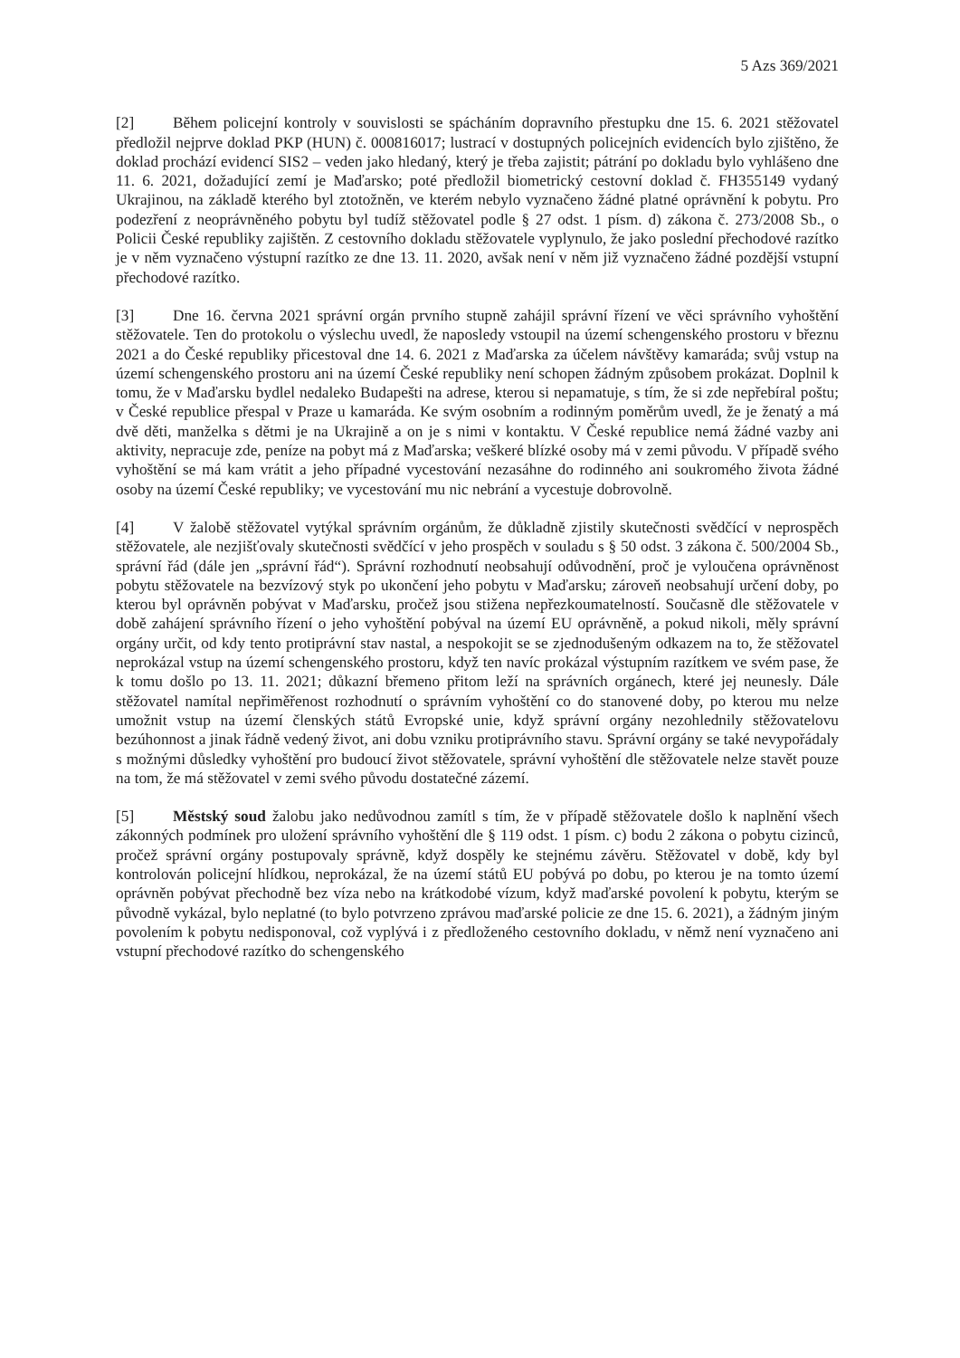5 Azs 369/2021
[2] Během policejní kontroly v souvislosti se spácháním dopravního přestupku dne 15. 6. 2021 stěžovatel předložil nejprve doklad PKP (HUN) č. 000816017; lustrací v dostupných policejních evidencích bylo zjištěno, že doklad prochází evidencí SIS2 – veden jako hledaný, který je třeba zajistit; pátrání po dokladu bylo vyhlášeno dne 11. 6. 2021, dožadující zemí je Maďarsko; poté předložil biometrický cestovní doklad č. FH355149 vydaný Ukrajinou, na základě kterého byl ztotožněn, ve kterém nebylo vyznačeno žádné platné oprávnění k pobytu. Pro podezření z neoprávněného pobytu byl tudíž stěžovatel podle § 27 odst. 1 písm. d) zákona č. 273/2008 Sb., o Policii České republiky zajištěn. Z cestovního dokladu stěžovatele vyplynulo, že jako poslední přechodové razítko je v něm vyznačeno výstupní razítko ze dne 13. 11. 2020, avšak není v něm již vyznačeno žádné pozdější vstupní přechodové razítko.
[3] Dne 16. června 2021 správní orgán prvního stupně zahájil správní řízení ve věci správního vyhoštění stěžovatele. Ten do protokolu o výslechu uvedl, že naposledy vstoupil na území schengenského prostoru v březnu 2021 a do České republiky přicestoval dne 14. 6. 2021 z Maďarska za účelem návštěvy kamaráda; svůj vstup na území schengenského prostoru ani na území České republiky není schopen žádným způsobem prokázat. Doplnil k tomu, že v Maďarsku bydlel nedaleko Budapešti na adrese, kterou si nepamatuje, s tím, že si zde nepřebíral poštu; v České republice přespal v Praze u kamaráda. Ke svým osobním a rodinným poměrům uvedl, že je ženatý a má dvě děti, manželka s dětmi je na Ukrajině a on je s nimi v kontaktu. V České republice nemá žádné vazby ani aktivity, nepracuje zde, peníze na pobyt má z Maďarska; veškeré blízké osoby má v zemi původu. V případě svého vyhoštění se má kam vrátit a jeho případné vycestování nezasáhne do rodinného ani soukromého života žádné osoby na území České republiky; ve vycestování mu nic nebrání a vycestuje dobrovolně.
[4] V žalobě stěžovatel vytýkal správním orgánům, že důkladně zjistily skutečnosti svědčící v neprospěch stěžovatele, ale nezjišťovaly skutečnosti svědčící v jeho prospěch v souladu s § 50 odst. 3 zákona č. 500/2004 Sb., správní řád (dále jen „správní řád“). Správní rozhodnutí neobsahují odůvodnění, proč je vyloučena oprávněnost pobytu stěžovatele na bezvízový styk po ukončení jeho pobytu v Maďarsku; zároveň neobsahují určení doby, po kterou byl oprávněn pobývat v Maďarsku, pročež jsou stižena nepřezkoumatelností. Současně dle stěžovatele v době zahájení správního řízení o jeho vyhoštění pobýval na území EU oprávněně, a pokud nikoli, měly správní orgány určit, od kdy tento protiprávní stav nastal, a nespokojit se se zjednodušeným odkazem na to, že stěžovatel neprokázal vstup na území schengenského prostoru, když ten navíc prokázal výstupním razítkem ve svém pase, že k tomu došlo po 13. 11. 2021; důkazní břemeno přitom leží na správních orgánech, které jej neunesly. Dále stěžovatel namítal nepřiměřenost rozhodnutí o správním vyhoštění co do stanovené doby, po kterou mu nelze umožnit vstup na území členských států Evropské unie, když správní orgány nezohlednily stěžovatelovu bezúhonnost a jinak řádně vedený život, ani dobu vzniku protiprávního stavu. Správní orgány se také nevypořádaly s možnými důsledky vyhoštění pro budoucí život stěžovatele, správní vyhoštění dle stěžovatele nelze stavět pouze na tom, že má stěžovatel v zemi svého původu dostatečné zázemí.
[5] Městský soud žalobu jako nedůvodnou zamítl s tím, že v případě stěžovatele došlo k naplnění všech zákonných podmínek pro uložení správního vyhoštění dle § 119 odst. 1 písm. c) bodu 2 zákona o pobytu cizinců, pročež správní orgány postupovaly správně, když dospěly ke stejnému závěru. Stěžovatel v době, kdy byl kontrolován policejní hlídkou, neprokázal, že na území států EU pobývá po dobu, po kterou je na tomto území oprávněn pobývat přechodně bez víza nebo na krátkodobé vízum, když maďarské povolení k pobytu, kterým se původně vykázal, bylo neplatné (to bylo potvrzeno zprávou maďarské policie ze dne 15. 6. 2021), a žádným jiným povolením k pobytu nedisponoval, což vyplývá i z předloženého cestovního dokladu, v němž není vyznačeno ani vstupní přechodové razítko do schengenského